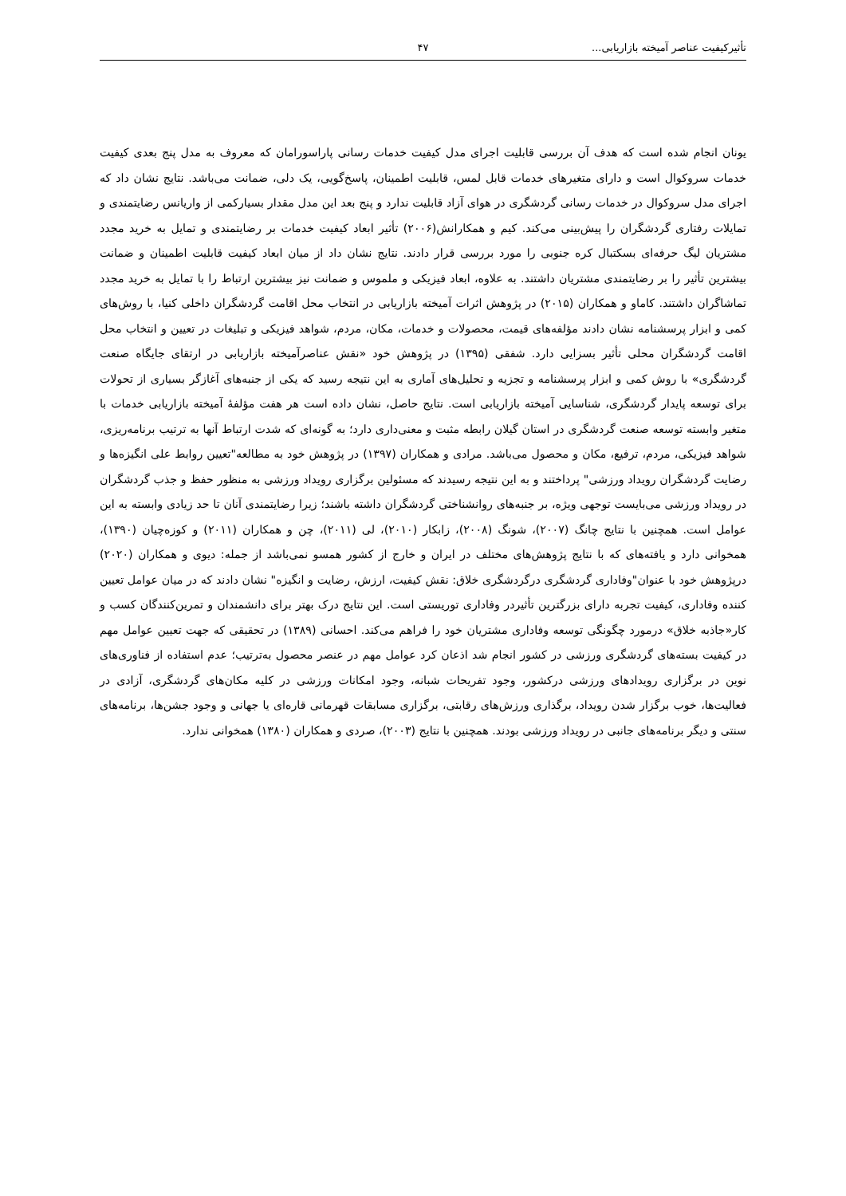تأثیرکیفیت عناصر آمیخته بازاریابی... ۴۷
یونان انجام شده است که هدف آن بررسی قابلیت اجرای مدل کیفیت خدمات رسانی پاراسورامان که معروف به مدل پنج بعدی کیفیت خدمات سروکوال است و دارای متغیرهای خدمات قابل لمس، قابلیت اطمینان، پاسخ‌گویی، یک دلی، ضمانت می‌باشد. نتایج نشان داد که اجرای مدل سروکوال در خدمات رسانی گردشگری در هوای آزاد قابلیت ندارد و پنج بعد این مدل مقدار بسیارکمی از واریانس رضایتمندی و تمایلات رفتاری گردشگران را پیش‌بینی می‌کند. کیم و همکارانش(۲۰۰۶) تأثیر ابعاد کیفیت خدمات بر رضایتمندی و تمایل به خرید مجدد مشتریان لیگ حرفه‌ای بسکتبال کره جنوبی را مورد بررسی قرار دادند. نتایج نشان داد از میان ابعاد کیفیت قابلیت اطمینان و ضمانت بیشترین تأثیر را بر رضایتمندی مشتریان داشتند. به علاوه، ابعاد فیزیکی و ملموس و ضمانت نیز بیشترین ارتباط را با تمایل به خرید مجدد تماشاگران داشتند. کاماو و همکاران (۲۰۱۵) در پژوهش اثرات آمیخته بازاریابی در انتخاب محل اقامت گردشگران داخلی کنیا، با روش‌های کمی و ابزار پرسشنامه نشان دادند مؤلفه‌های قیمت، محصولات و خدمات، مکان، مردم، شواهد فیزیکی و تبلیغات در تعیین و انتخاب محل اقامت گردشگران محلی تأثیر بسزایی دارد. شفقی (۱۳۹۵) در پژوهش خود «نقش عناصرآمیخته بازاریابی در ارتقای جایگاه صنعت گردشگری» با روش کمی و ابزار پرسشنامه و تجزیه و تحلیل‌های آماری به این نتیجه رسید که یکی از جنبه‌های آغازگر بسیاری از تحولات برای توسعه پایدار گردشگری، شناسایی آمیخته بازاریابی است. نتایج حاصل، نشان داده است هر هفت مؤلفهٔ آمیخته بازاریابی خدمات با متغیر وابسته توسعه صنعت گردشگری در استان گیلان رابطه مثبت و معنی‌داری دارد؛ به گونه‌ای که شدت ارتباط آنها به ترتیب برنامه‌ریزی، شواهد فیزیکی، مردم، ترفیع، مکان و محصول می‌باشد. مرادی و همکاران (۱۳۹۷) در پژوهش خود به مطالعه"تعیین روابط علی انگیزه‌ها و رضایت گردشگران رویداد ورزشی" پرداختند و به این نتیجه رسیدند که مسئولین برگزاری رویداد ورزشی به منظور حفظ و جذب گردشگران در رویداد ورزشی می‌بایست توجهی ویژه، بر جنبه‌های روانشناختی گردشگران داشته باشند؛ زیرا رضایتمندی آنان تا حد زیادی وابسته به این عوامل است. همچنین با نتایج چانگ (۲۰۰۷)، شونگ (۲۰۰۸)، زابکار (۲۰۱۰)، لی (۲۰۱۱)، چن و همکاران (۲۰۱۱) و کوزه‌چیان (۱۳۹۰)، همخوانی دارد و یافته‌های که با نتایج پژوهش‌های مختلف در ایران و خارج از کشور همسو نمی‌باشد از جمله: دیوی و همکاران (۲۰۲۰) درپژوهش خود با عنوان"وفاداری گردشگری درگردشگری خلاق: نقش کیفیت، ارزش، رضایت و انگیزه" نشان دادند که در میان عوامل تعیین کننده وفاداری، کیفیت تجربه دارای بزرگترین تأثیردر وفاداری توریستی است. این نتایج درک بهتر برای دانشمندان و تمرین‌کنندگان کسب و کار«جاذبه خلاق» درمورد چگونگی توسعه وفاداری مشتریان خود را فراهم می‌کند. احسانی (۱۳۸۹) در تحقیقی که جهت تعیین عوامل مهم در کیفیت بسته‌های گردشگری ورزشی در کشور انجام شد اذعان کرد عوامل مهم در عنصر محصول به‌ترتیب؛ عدم استفاده از فناوری‌های نوین در برگزاری رویدادهای ورزشی درکشور، وجود تفریحات شبانه، وجود امکانات ورزشی در کلیه مکان‌های گردشگری، آزادی در فعالیت‌ها، خوب برگزار شدن رویداد، برگذاری ورزش‌های رقابتی، برگزاری مسابقات قهرمانی قاره‌ای یا جهانی و وجود جشن‌ها، برنامه‌های سنتی و دیگر برنامه‌های جانبی در رویداد ورزشی بودند. همچنین با نتایج (۲۰۰۳)، صردی و همکاران (۱۳۸۰) همخوانی ندارد.